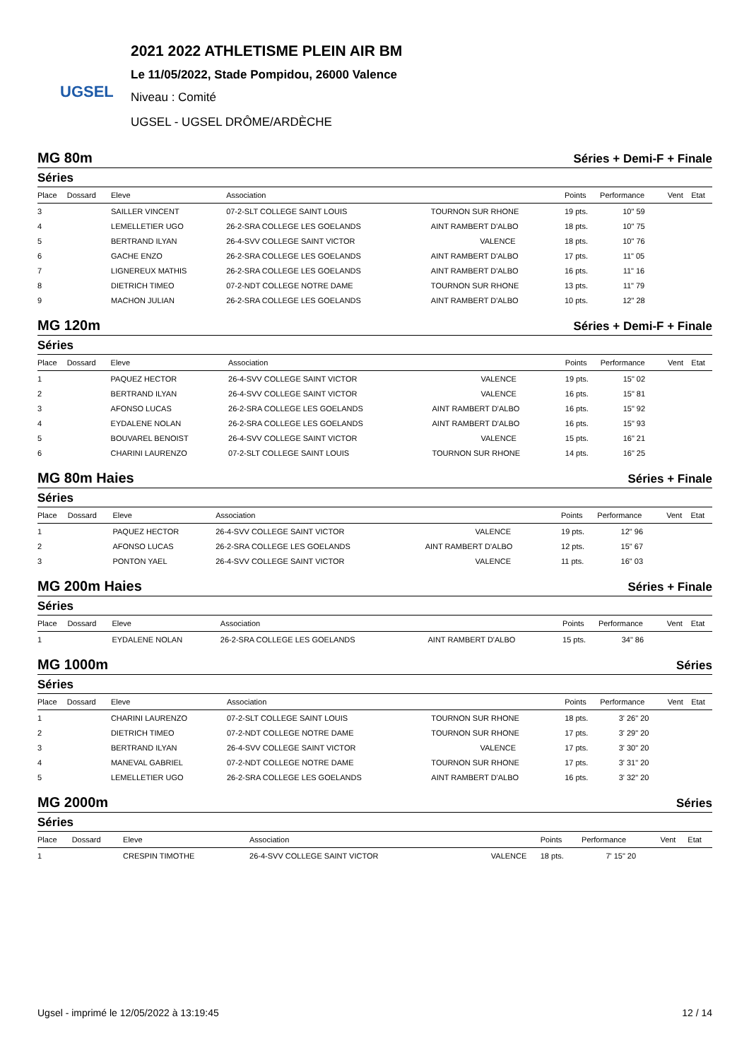UGSEL
2021 2022 ATHLETISME PLEIN AIR BM
Le 11/05/2022, Stade Pompidou, 26000 Valence
Niveau : Comité
UGSEL - UGSEL DRÔME/ARDÈCHE
MG 80m Séries + Demi-F + Finale
Séries
| Place | Dossard | Eleve | Association | | Points | Performance | Vent | Etat |
| --- | --- | --- | --- | --- | --- | --- | --- | --- |
| 3 | | SAILLER VINCENT | 07-2-SLT COLLEGE SAINT LOUIS | TOURNON SUR RHONE | 19 pts. | 10" 59 | | |
| 4 | | LEMELLETIER UGO | 26-2-SRA COLLEGE LES GOELANDS | AINT RAMBERT D'ALBO | 18 pts. | 10" 75 | | |
| 5 | | BERTRAND ILYAN | 26-4-SVV COLLEGE SAINT VICTOR | VALENCE | 18 pts. | 10" 76 | | |
| 6 | | GACHE ENZO | 26-2-SRA COLLEGE LES GOELANDS | AINT RAMBERT D'ALBO | 17 pts. | 11" 05 | | |
| 7 | | LIGNEREUX MATHIS | 26-2-SRA COLLEGE LES GOELANDS | AINT RAMBERT D'ALBO | 16 pts. | 11" 16 | | |
| 8 | | DIETRICH TIMEO | 07-2-NDT COLLEGE NOTRE DAME | TOURNON SUR RHONE | 13 pts. | 11" 79 | | |
| 9 | | MACHON JULIAN | 26-2-SRA COLLEGE LES GOELANDS | AINT RAMBERT D'ALBO | 10 pts. | 12" 28 | | |
MG 120m Séries + Demi-F + Finale
Séries
| Place | Dossard | Eleve | Association | | Points | Performance | Vent | Etat |
| --- | --- | --- | --- | --- | --- | --- | --- | --- |
| 1 | | PAQUEZ HECTOR | 26-4-SVV COLLEGE SAINT VICTOR | VALENCE | 19 pts. | 15" 02 | | |
| 2 | | BERTRAND ILYAN | 26-4-SVV COLLEGE SAINT VICTOR | VALENCE | 16 pts. | 15" 81 | | |
| 3 | | AFONSO LUCAS | 26-2-SRA COLLEGE LES GOELANDS | AINT RAMBERT D'ALBO | 16 pts. | 15" 92 | | |
| 4 | | EYDALENE NOLAN | 26-2-SRA COLLEGE LES GOELANDS | AINT RAMBERT D'ALBO | 16 pts. | 15" 93 | | |
| 5 | | BOUVAREL BENOIST | 26-4-SVV COLLEGE SAINT VICTOR | VALENCE | 15 pts. | 16" 21 | | |
| 6 | | CHARINI LAURENZO | 07-2-SLT COLLEGE SAINT LOUIS | TOURNON SUR RHONE | 14 pts. | 16" 25 | | |
MG 80m Haies Séries + Finale
Séries
| Place | Dossard | Eleve | Association | | Points | Performance | Vent | Etat |
| --- | --- | --- | --- | --- | --- | --- | --- | --- |
| 1 | | PAQUEZ HECTOR | 26-4-SVV COLLEGE SAINT VICTOR | VALENCE | 19 pts. | 12" 96 | | |
| 2 | | AFONSO LUCAS | 26-2-SRA COLLEGE LES GOELANDS | AINT RAMBERT D'ALBO | 12 pts. | 15" 67 | | |
| 3 | | PONTON YAEL | 26-4-SVV COLLEGE SAINT VICTOR | VALENCE | 11 pts. | 16" 03 | | |
MG 200m Haies Séries + Finale
Séries
| Place | Dossard | Eleve | Association | | Points | Performance | Vent | Etat |
| --- | --- | --- | --- | --- | --- | --- | --- | --- |
| 1 | | EYDALENE NOLAN | 26-2-SRA COLLEGE LES GOELANDS | AINT RAMBERT D'ALBO | 15 pts. | 34" 86 | | |
MG 1000m Séries
Séries
| Place | Dossard | Eleve | Association | | Points | Performance | Vent | Etat |
| --- | --- | --- | --- | --- | --- | --- | --- | --- |
| 1 | | CHARINI LAURENZO | 07-2-SLT COLLEGE SAINT LOUIS | TOURNON SUR RHONE | 18 pts. | 3' 26" 20 | | |
| 2 | | DIETRICH TIMEO | 07-2-NDT COLLEGE NOTRE DAME | TOURNON SUR RHONE | 17 pts. | 3' 29" 20 | | |
| 3 | | BERTRAND ILYAN | 26-4-SVV COLLEGE SAINT VICTOR | VALENCE | 17 pts. | 3' 30" 20 | | |
| 4 | | MANEVAL GABRIEL | 07-2-NDT COLLEGE NOTRE DAME | TOURNON SUR RHONE | 17 pts. | 3' 31" 20 | | |
| 5 | | LEMELLETIER UGO | 26-2-SRA COLLEGE LES GOELANDS | AINT RAMBERT D'ALBO | 16 pts. | 3' 32" 20 | | |
MG 2000m Séries
Séries
| Place | Dossard | Eleve | Association | | Points | Performance | Vent | Etat |
| --- | --- | --- | --- | --- | --- | --- | --- | --- |
| 1 | | CRESPIN TIMOTHE | 26-4-SVV COLLEGE SAINT VICTOR | VALENCE | 18 pts. | 7' 15" 20 | | |
Ugsel - imprimé le 12/05/2022 à 13:19:45 12 / 14